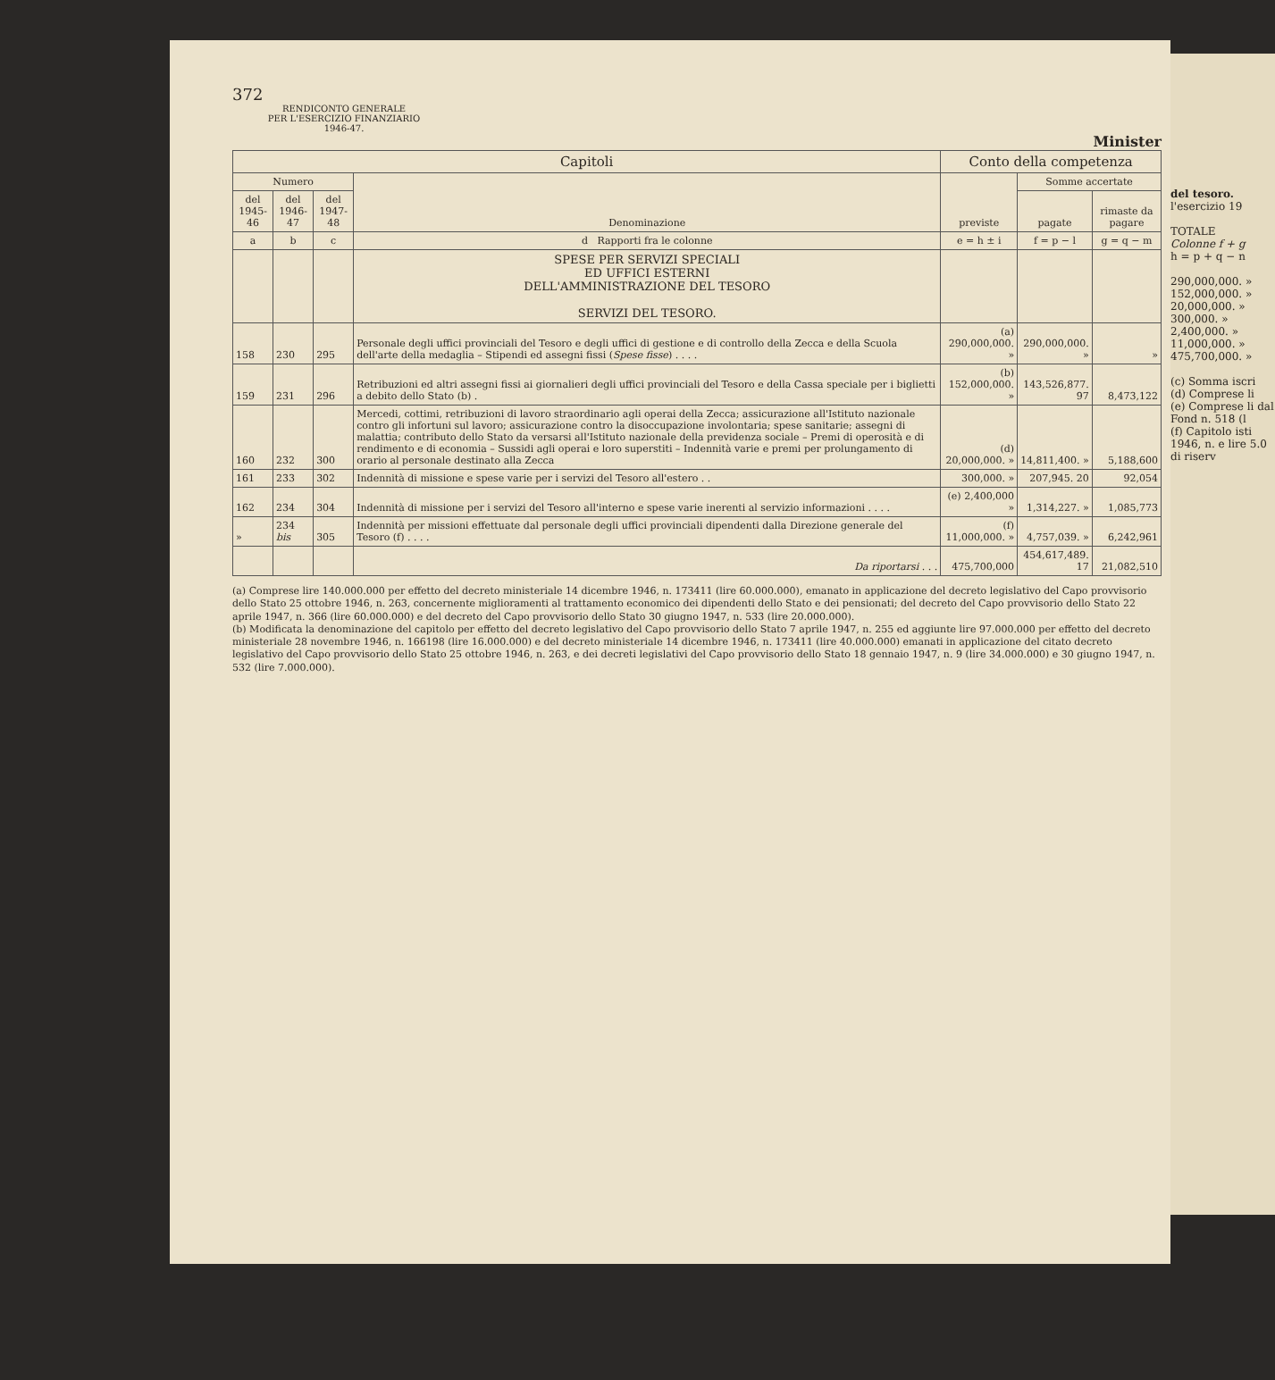372
RENDICONTO GENERALE
PER L'ESERCIZIO FINANZIARIO
1946-47.
Minister
| Capitoli | | | | Conto della competenza | | |
| --- | --- | --- | --- | --- | --- | --- |
| Numero | | | Denominazione | previste | Somme accertate | |
| del 1945-46 | del 1946-47 | del 1947-48 | | | pagate | rimaste da pagare |
| a | b | c | d Rapporti fra le colonne | e = h ± i | f = p − l | g = q − m |
| | | | SPESE PER SERVIZI SPECIALI ED UFFICI ESTERNI DELL'AMMINISTRAZIONE DEL TESORO SERVIZI DEL TESORO. | | | |
| 158 | 230 | 295 | Personale degli uffici provinciali del Tesoro e degli uffici di gestione e di controllo della Zecca e della Scuola dell'arte della medaglia – Stipendi ed assegni fissi ( Spese fisse ) . . . . | (a) 290,000,000. » | 290,000,000. » | » |
| 159 | 231 | 296 | Retribuzioni ed altri assegni fissi ai giornalieri degli uffici provinciali del Tesoro e della Cassa speciale per i biglietti a debito dello Stato (b) . | (b) 152,000,000. » | 143,526,877. 97 | 8,473,122 |
| 160 | 232 | 300 | Mercedi, cottimi, retribuzioni di lavoro straordinario agli operai della Zecca; assicurazione all'Istituto nazionale contro gli infortuni sul lavoro; assicurazione contro la disoccupazione involontaria; spese sanitarie; assegni di malattia; contributo dello Stato da versarsi all'Istituto nazionale della previdenza sociale – Premi di operosità e di rendimento e di economia – Sussidi agli operai e loro superstiti – Indennità varie e premi per prolungamento di orario al personale destinato alla Zecca | (d) 20,000,000. » | 14,811,400. » | 5,188,600 |
| 161 | 233 | 302 | Indennità di missione e spese varie per i servizi del Tesoro all'estero . . | 300,000. » | 207,945. 20 | 92,054 |
| 162 | 234 | 304 | Indennità di missione per i servizi del Tesoro all'interno e spese varie inerenti al servizio informazioni . . . . | (e) 2,400,000 » | 1,314,227. » | 1,085,773 |
| » | 234 bis | 305 | Indennità per missioni effettuate dal personale degli uffici provinciali dipendenti dalla Direzione generale del Tesoro (f) . . . . | (f) 11,000,000. » | 4,757,039. » | 6,242,961 |
| | | | Da riportarsi . . . | 475,700,000 | 454,617,489. 17 | 21,082,510 |
(a) Comprese lire 140.000.000 per effetto del decreto ministeriale 14 dicembre 1946, n. 173411 (lire 60.000.000), emanato in applicazione del decreto legislativo del Capo provvisorio dello Stato 25 ottobre 1946, n. 263, concernente miglioramenti al trattamento economico dei dipendenti dello Stato e dei pensionati; del decreto del Capo provvisorio dello Stato 22 aprile 1947, n. 366 (lire 60.000.000) e del decreto del Capo provvisorio dello Stato 30 giugno 1947, n. 533 (lire 20.000.000).
(b) Modificata la denominazione del capitolo per effetto del decreto legislativo del Capo provvisorio dello Stato 7 aprile 1947, n. 255 ed aggiunte lire 97.000.000 per effetto del decreto ministeriale 28 novembre 1946, n. 166198 (lire 16.000.000) e del decreto ministeriale 14 dicembre 1946, n. 173411 (lire 40.000.000) emanati in applicazione del citato decreto legislativo del Capo provvisorio dello Stato 25 ottobre 1946, n. 263, e dei decreti legislativi del Capo provvisorio dello Stato 18 gennaio 1947, n. 9 (lire 34.000.000) e 30 giugno 1947, n. 532 (lire 7.000.000).
del tesoro.
l'esercizio 19
TOTALE
Colonne f + g
h = p + q − n
290,000,000. »
152,000,000. »
20,000,000. »
300,000. »
2,400,000. »
11,000,000. »
475,700,000. »
(c) Somma iscri
(d) Comprese li
(e) Comprese li dal Fond n. 518 (l
(f) Capitolo isti 1946, n. e lire 5.0 di riserv